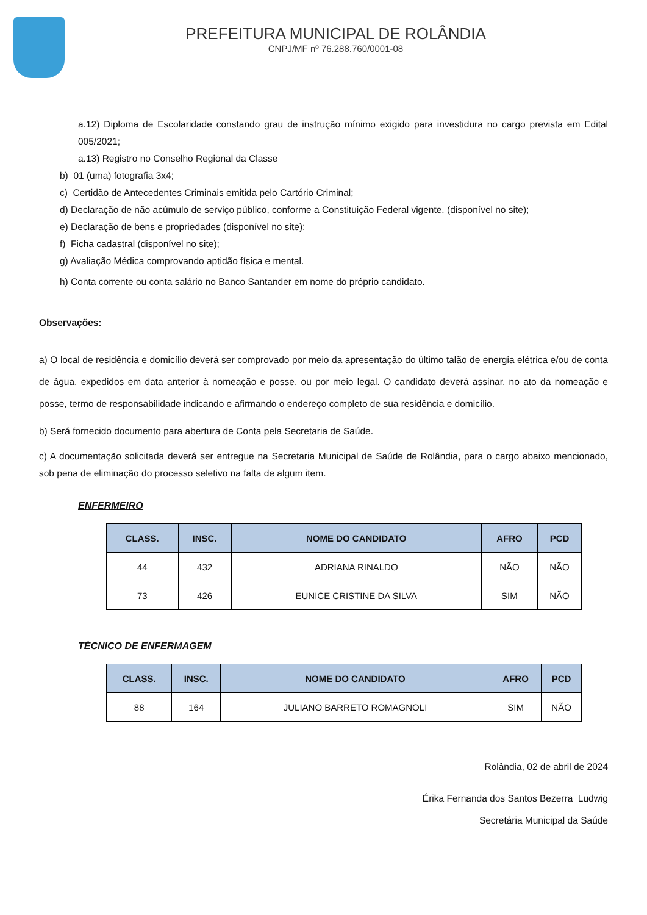PREFEITURA MUNICIPAL DE ROLÂNDIA
CNPJ/MF nº 76.288.760/0001-08
a.12) Diploma de Escolaridade constando grau de instrução mínimo exigido para investidura no cargo prevista em Edital 005/2021;
a.13) Registro no Conselho Regional da Classe
b) 01 (uma) fotografia 3x4;
c) Certidão de Antecedentes Criminais emitida pelo Cartório Criminal;
d) Declaração de não acúmulo de serviço público, conforme a Constituição Federal vigente. (disponível no site);
e) Declaração de bens e propriedades (disponível no site);
f) Ficha cadastral (disponível no site);
g) Avaliação Médica comprovando aptidão física e mental.
h) Conta corrente ou conta salário no Banco Santander em nome do próprio candidato.
Observações:
a) O local de residência e domicílio deverá ser comprovado por meio da apresentação do último talão de energia elétrica e/ou de conta de água, expedidos em data anterior à nomeação e posse, ou por meio legal. O candidato deverá assinar, no ato da nomeação e posse, termo de responsabilidade indicando e afirmando o endereço completo de sua residência e domicílio.
b) Será fornecido documento para abertura de Conta pela Secretaria de Saúde.
c) A documentação solicitada deverá ser entregue na Secretaria Municipal de Saúde de Rolândia, para o cargo abaixo mencionado, sob pena de eliminação do processo seletivo na falta de algum item.
ENFERMEIRO
| CLASS. | INSC. | NOME DO CANDIDATO | AFRO | PCD |
| --- | --- | --- | --- | --- |
| 44 | 432 | ADRIANA RINALDO | NÃO | NÃO |
| 73 | 426 | EUNICE CRISTINE DA SILVA | SIM | NÃO |
TÉCNICO DE ENFERMAGEM
| CLASS. | INSC. | NOME DO CANDIDATO | AFRO | PCD |
| --- | --- | --- | --- | --- |
| 88 | 164 | JULIANO BARRETO ROMAGNOLI | SIM | NÃO |
Rolândia, 02 de abril de 2024
Érika Fernanda dos Santos Bezerra Ludwig
Secretária Municipal da Saúde